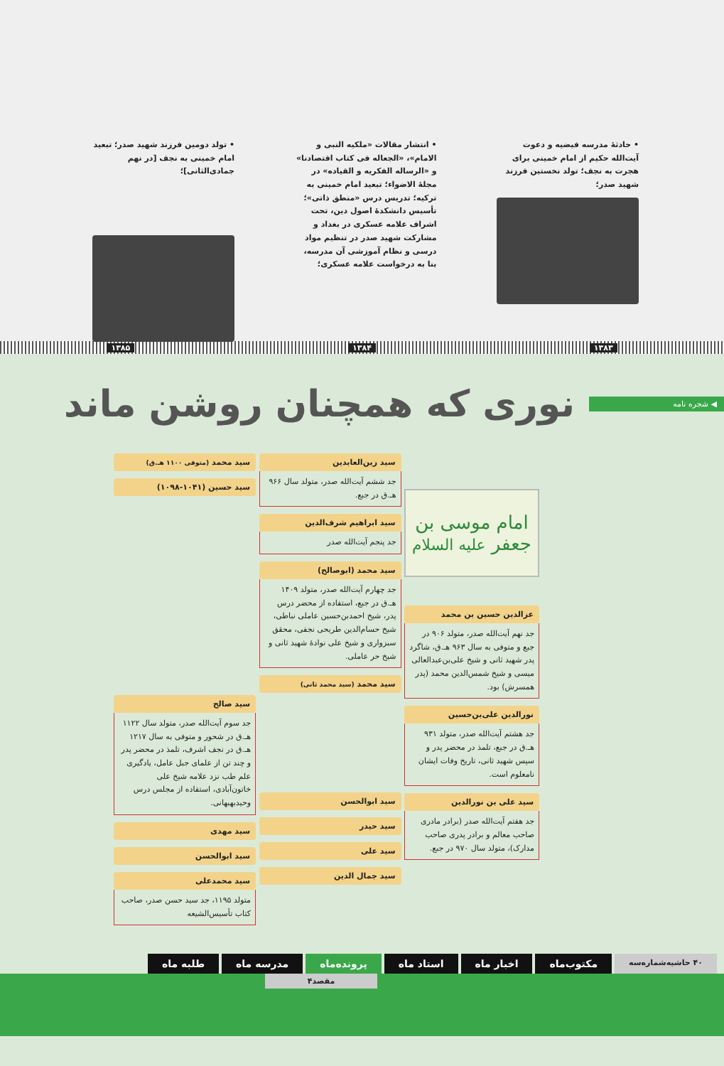• حادثهٔ مدرسه فیضیه و دعوت آیت‌الله حکیم از امام خمینی برای هجرت به نجف؛ تولد نخستین فرزند شهید صدر؛
• انتشار مقالات «ملکیه النبی و الامام»، «الجعاله فی کتاب اقتصادنا» و «الرساله الفکریه و القیاده» در مجلهٔ الاضواء؛ تبعید امام خمینی به ترکیه؛ تدریس درس «منطق ذاتی»؛ تأسیس دانشکدهٔ اصول دین، تحت اشراف علامه عسکری در بغداد و مشارکت شهید صدر در تنظیم مواد درسی و نظام آموزشی آن مدرسه، بنا به درخواست علامه عسکری؛
• تولد دومین فرزند شهید صدر؛ تبعید امام خمینی به نجف [در نهم جمادی‌الثانی]؛
۱۳۸۳ ۱۳۸۴ ۱۳۸۵
◀ شجره نامه
نوری که همچنان روشن ماند
امام موسی بن جعفر علیه السلام
عزالدین حسین بن محمد
جد نهم آیت‌الله صدر، متولد ۹۰۶ در جبع و متوفی به سال ۹۶۳ هـ.ق، شاگرد پدر شهید ثانی و شیخ علی‌بن‌عبدالعالی میسی و شیخ شمس‌الدین محمد (پدر همسرش) بود.
نورالدین علی‌بن‌حسین
جد هشتم آیت‌الله صدر، متولد ۹۳۱ هـ.ق در جبع، تلمذ در محضر پدر و سپس شهید ثانی، تاریخ وفات ایشان نامعلوم است.
سید علی بن نورالدین
جد هفتم آیت‌الله صدر (برادر مادری صاحب معالم و برادر پدری صاحب مدارک)، متولد سال ۹۷۰ در جبع.
سید زین‌العابدین
جد ششم آیت‌الله صدر، متولد سال ۹۶۶ هـ.ق در جبع.
سید ابراهیم شرف‌الدین
جد پنجم آیت‌الله صدر
سید محمد (ابوصالح)
جد چهارم آیت‌الله صدر، متولد ۱۴۰۹ هـ.ق در جبع، استفاده از محضر درس پدر، شیخ احمدبن‌حسین عاملی نباطی، شیخ حسام‌الدین طریحی نجفی، محقق سبزواری و شیخ علی نوادهٔ شهید ثانی و شیخ حر عاملی.
سید محمد (سید محمد ثانی)
سید ابوالحسن
سید حیدر
سید علی
سید جمال الدین
سید محمد (متوفی ۱۱۰۰ هـ.ق)
سید حسین (۱۰۴۱-۱۰۹۸)
سید صالح
جد سوم آیت‌الله صدر، متولد سال ۱۱۲۲ هـ.ق در شحور و متوفی به سال ۱۲۱۷ هـ.ق در نجف اشرف، تلمذ در محضر پدر و چند تن از علمای جبل عامل، یادگیری علم طب نزد علامه شیخ علی خاتون‌آبادی، استفاده از مجلس درس وحیدبهبهانی.
سید مهدی
سید ابوالحسن
سید محمدعلی
متولد ۱۱۹۵، جد سید حسن صدر، صاحب کتاب تأسیس‌الشیعه
۴۰ حاشیه‌شماره‌سه
مکتوب‌ماه اخبار ماه استاد ماه پرونده‌ماه مدرسه ماه طلبه ماه
مقصد۴